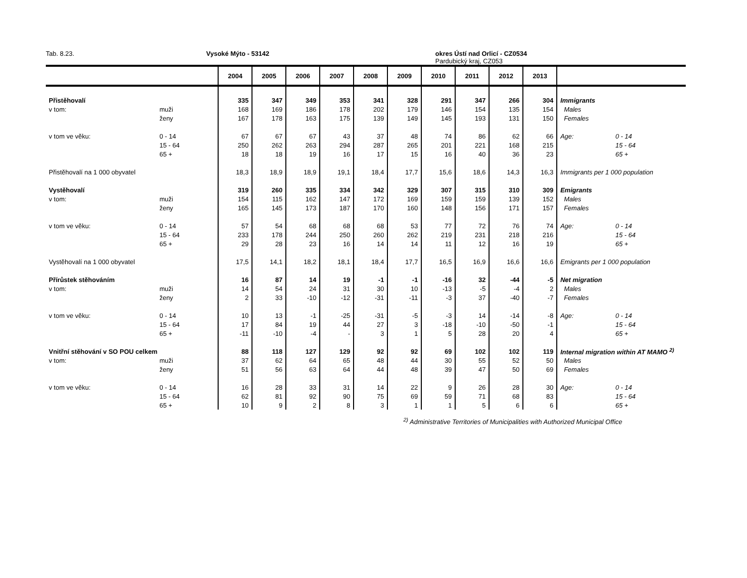Tab. 8.23. Vysoké Mýto - 53142 okres Ústí nad Orlicí - CZ0534
Pardubický kraj, CZ053
| | | 2004 | 2005 | 2006 | 2007 | 2008 | 2009 | 2010 | 2011 | 2012 | 2013 | | |
| --- | --- | --- | --- | --- | --- | --- | --- | --- | --- | --- | --- | --- | --- |
| Přistěhovalí | | 335 | 347 | 349 | 353 | 341 | 328 | 291 | 347 | 266 | 304 | Immigrants | |
| v tom: | muži | 168 | 169 | 186 | 178 | 202 | 179 | 146 | 154 | 135 | 154 | Males | |
| | ženy | 167 | 178 | 163 | 175 | 139 | 149 | 145 | 193 | 131 | 150 | Females | |
| v tom ve věku: | 0 - 14 | 67 | 67 | 67 | 43 | 37 | 48 | 74 | 86 | 62 | 66 | Age: | 0 - 14 |
| | 15 - 64 | 250 | 262 | 263 | 294 | 287 | 265 | 201 | 221 | 168 | 215 | | 15 - 64 |
| | 65 + | 18 | 18 | 19 | 16 | 17 | 15 | 16 | 40 | 36 | 23 | | 65 + |
| Přistěhovalí na 1 000 obyvatel | | 18,3 | 18,9 | 18,9 | 19,1 | 18,4 | 17,7 | 15,6 | 18,6 | 14,3 | 16,3 | Immigrants per 1 000 population | |
| Vystěhovalí | | 319 | 260 | 335 | 334 | 342 | 329 | 307 | 315 | 310 | 309 | Emigrants | |
| v tom: | muži | 154 | 115 | 162 | 147 | 172 | 169 | 159 | 159 | 139 | 152 | Males | |
| | ženy | 165 | 145 | 173 | 187 | 170 | 160 | 148 | 156 | 171 | 157 | Females | |
| v tom ve věku: | 0 - 14 | 57 | 54 | 68 | 68 | 68 | 53 | 77 | 72 | 76 | 74 | Age: | 0 - 14 |
| | 15 - 64 | 233 | 178 | 244 | 250 | 260 | 262 | 219 | 231 | 218 | 216 | | 15 - 64 |
| | 65 + | 29 | 28 | 23 | 16 | 14 | 14 | 11 | 12 | 16 | 19 | | 65 + |
| Vystěhovalí na 1 000 obyvatel | | 17,5 | 14,1 | 18,2 | 18,1 | 18,4 | 17,7 | 16,5 | 16,9 | 16,6 | 16,6 | Emigrants per 1 000 population | |
| Přírůstek stěhováním | | 16 | 87 | 14 | 19 | -1 | -1 | -16 | 32 | -44 | -5 | Net migration | |
| v tom: | muži | 14 | 54 | 24 | 31 | 30 | 10 | -13 | -5 | -4 | 2 | Males | |
| | ženy | 2 | 33 | -10 | -12 | -31 | -11 | -3 | 37 | -40 | -7 | Females | |
| v tom ve věku: | 0 - 14 | 10 | 13 | -1 | -25 | -31 | -5 | -3 | 14 | -14 | -8 | Age: | 0 - 14 |
| | 15 - 64 | 17 | 84 | 19 | 44 | 27 | 3 | -18 | -10 | -50 | -1 | | 15 - 64 |
| | 65 + | -11 | -10 | -4 | - | 3 | 1 | 5 | 28 | 20 | 4 | | 65 + |
| Vnitřní stěhování v SO POU celkem | | 88 | 118 | 127 | 129 | 92 | 92 | 69 | 102 | 102 | 119 | Internal migration within AT MAMO <sup>2)</sup> | |
| v tom: | muži | 37 | 62 | 64 | 65 | 48 | 44 | 30 | 55 | 52 | 50 | Males | |
| | ženy | 51 | 56 | 63 | 64 | 44 | 48 | 39 | 47 | 50 | 69 | Females | |
| v tom ve věku: | 0 - 14 | 16 | 28 | 33 | 31 | 14 | 22 | 9 | 26 | 28 | 30 | Age: | 0 - 14 |
| | 15 - 64 | 62 | 81 | 92 | 90 | 75 | 69 | 59 | 71 | 68 | 83 | | 15 - 64 |
| | 65 + | 10 | 9 | 2 | 8 | 3 | 1 | 1 | 5 | 6 | 6 | | 65 + |
<sup>2)</sup> Administrative Territories of Municipalities with Authorized Municipal Office